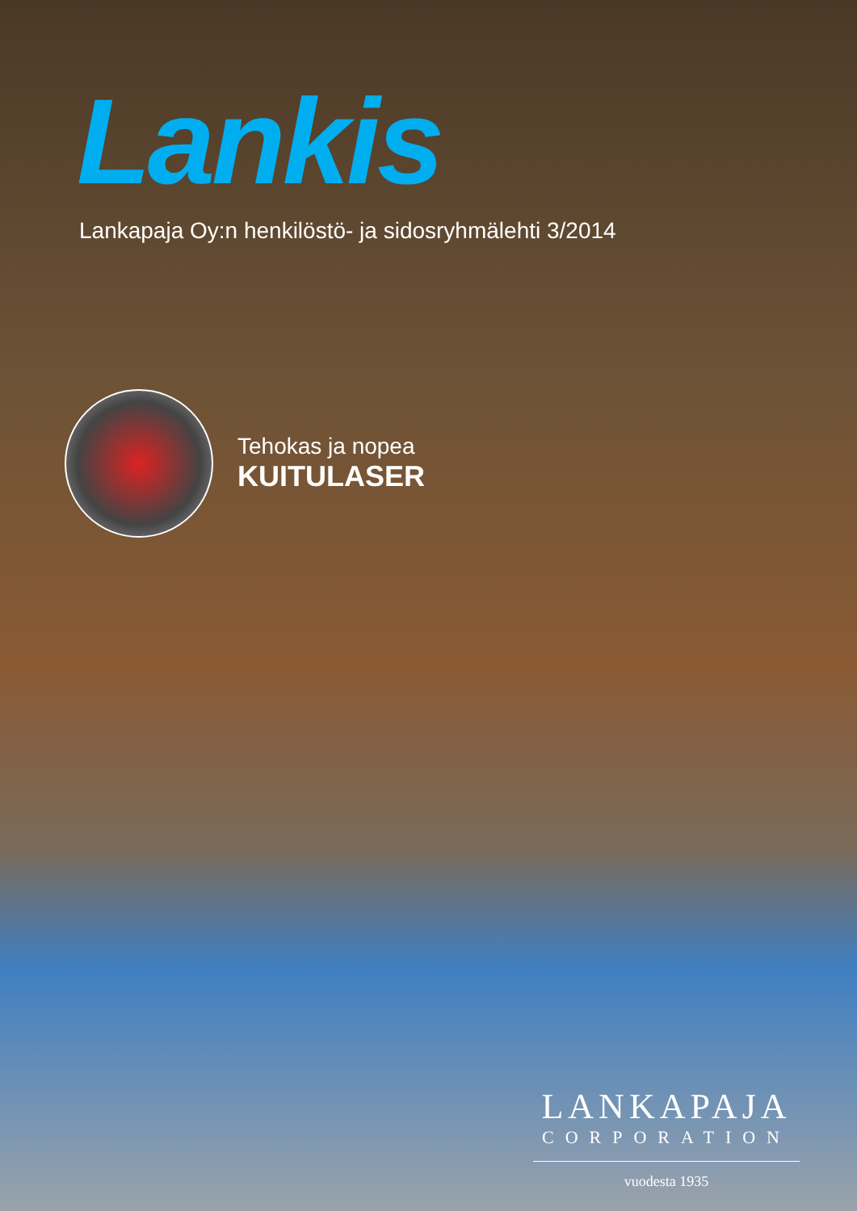Lankis
Lankapaja Oy:n henkilöstö- ja sidosryhmälehti 3/2014
Tehokas ja nopea
KUITULASER
LANKAPAJA
CORPORATION
vuodesta 1935